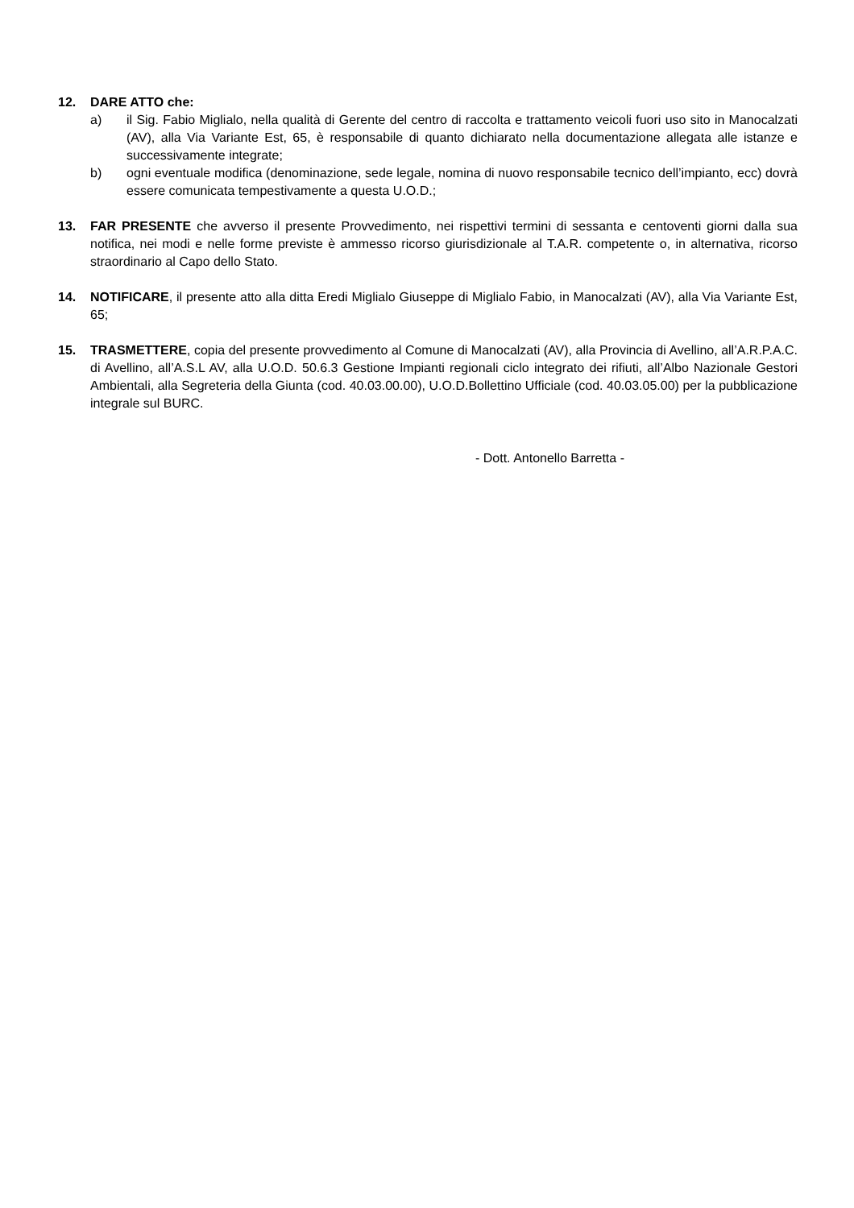12. DARE ATTO che:
a) il Sig. Fabio Miglialo, nella qualità di Gerente del centro di raccolta e trattamento veicoli fuori uso sito in Manocalzati (AV), alla Via Variante Est, 65, è responsabile di quanto dichiarato nella documentazione allegata alle istanze e successivamente integrate;
b) ogni eventuale modifica (denominazione, sede legale, nomina di nuovo responsabile tecnico dell’impianto, ecc) dovrà essere comunicata tempestivamente a questa U.O.D.;
13. FAR PRESENTE che avverso il presente Provvedimento, nei rispettivi termini di sessanta e centoventi giorni dalla sua notifica, nei modi e nelle forme previste è ammesso ricorso giurisdizionale al T.A.R. competente o, in alternativa, ricorso straordinario al Capo dello Stato.
14. NOTIFICARE, il presente atto alla ditta Eredi Miglialo Giuseppe di Miglialo Fabio, in Manocalzati (AV), alla Via Variante Est, 65;
15. TRASMETTERE, copia del presente provvedimento al Comune di Manocalzati (AV), alla Provincia di Avellino, all’A.R.P.A.C. di Avellino, all’A.S.L AV, alla U.O.D. 50.6.3 Gestione Impianti regionali ciclo integrato dei rifiuti, all’Albo Nazionale Gestori Ambientali, alla Segreteria della Giunta (cod. 40.03.00.00), U.O.D.Bollettino Ufficiale (cod. 40.03.05.00) per la pubblicazione integrale sul BURC.
- Dott. Antonello Barretta -